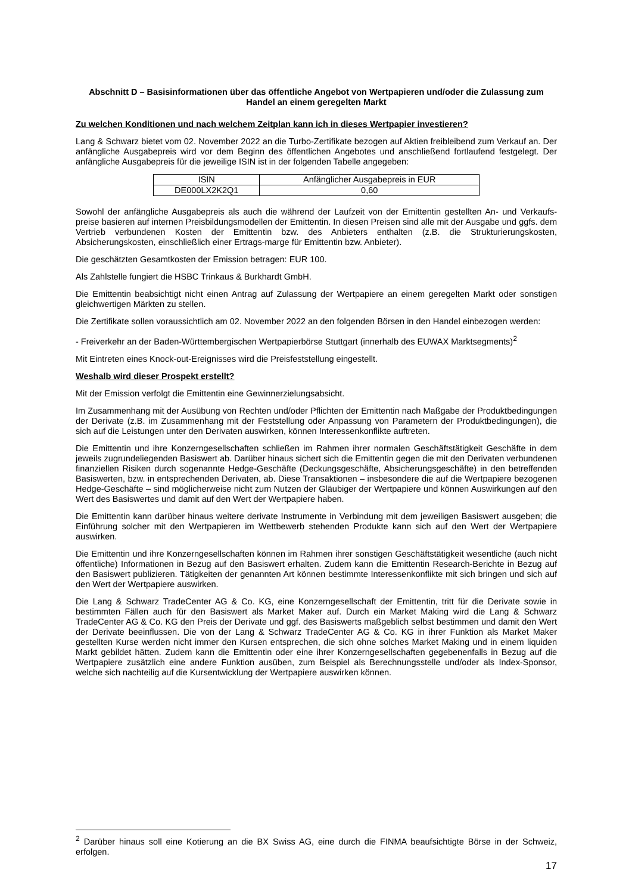Abschnitt D – Basisinformationen über das öffentliche Angebot von Wertpapieren und/oder die Zulassung zum Handel an einem geregelten Markt
Zu welchen Konditionen und nach welchem Zeitplan kann ich in dieses Wertpapier investieren?
Lang & Schwarz bietet vom 02. November 2022 an die Turbo-Zertifikate bezogen auf Aktien freibleibend zum Verkauf an. Der anfängliche Ausgabepreis wird vor dem Beginn des öffentlichen Angebotes und anschließend fortlaufend festgelegt. Der anfängliche Ausgabepreis für die jeweilige ISIN ist in der folgenden Tabelle angegeben:
| ISIN | Anfänglicher Ausgabepreis in EUR |
| --- | --- |
| DE000LX2K2Q1 | 0,60 |
Sowohl der anfängliche Ausgabepreis als auch die während der Laufzeit von der Emittentin gestellten An- und Verkaufs-preise basieren auf internen Preisbildungsmodellen der Emittentin. In diesen Preisen sind alle mit der Ausgabe und ggfs. dem Vertrieb verbundenen Kosten der Emittentin bzw. des Anbieters enthalten (z.B. die Strukturierungskosten, Absicherungskosten, einschließlich einer Ertrags-marge für Emittentin bzw. Anbieter).
Die geschätzten Gesamtkosten der Emission betragen: EUR 100.
Als Zahlstelle fungiert die HSBC Trinkaus & Burkhardt GmbH.
Die Emittentin beabsichtigt nicht einen Antrag auf Zulassung der Wertpapiere an einem geregelten Markt oder sonstigen gleichwertigen Märkten zu stellen.
Die Zertifikate sollen voraussichtlich am 02. November 2022 an den folgenden Börsen in den Handel einbezogen werden:
- Freiverkehr an der Baden-Württembergischen Wertpapierbörse Stuttgart (innerhalb des EUWAX Marktsegments)<sup>2</sup>
Mit Eintreten eines Knock-out-Ereignisses wird die Preisfeststellung eingestellt.
Weshalb wird dieser Prospekt erstellt?
Mit der Emission verfolgt die Emittentin eine Gewinnerzielungsabsicht.
Im Zusammenhang mit der Ausübung von Rechten und/oder Pflichten der Emittentin nach Maßgabe der Produktbedingungen der Derivate (z.B. im Zusammenhang mit der Feststellung oder Anpassung von Parametern der Produktbedingungen), die sich auf die Leistungen unter den Derivaten auswirken, können Interessenkonflikte auftreten.
Die Emittentin und ihre Konzerngesellschaften schließen im Rahmen ihrer normalen Geschäftstätigkeit Geschäfte in dem jeweils zugrundeliegenden Basiswert ab. Darüber hinaus sichert sich die Emittentin gegen die mit den Derivaten verbundenen finanziellen Risiken durch sogenannte Hedge-Geschäfte (Deckungsgeschäfte, Absicherungsgeschäfte) in den betreffenden Basiswerten, bzw. in entsprechenden Derivaten, ab. Diese Transaktionen – insbesondere die auf die Wertpapiere bezogenen Hedge-Geschäfte – sind möglicherweise nicht zum Nutzen der Gläubiger der Wertpapiere und können Auswirkungen auf den Wert des Basiswertes und damit auf den Wert der Wertpapiere haben.
Die Emittentin kann darüber hinaus weitere derivate Instrumente in Verbindung mit dem jeweiligen Basiswert ausgeben; die Einführung solcher mit den Wertpapieren im Wettbewerb stehenden Produkte kann sich auf den Wert der Wertpapiere auswirken.
Die Emittentin und ihre Konzerngesellschaften können im Rahmen ihrer sonstigen Geschäftstätigkeit wesentliche (auch nicht öffentliche) Informationen in Bezug auf den Basiswert erhalten. Zudem kann die Emittentin Research-Berichte in Bezug auf den Basiswert publizieren. Tätigkeiten der genannten Art können bestimmte Interessenkonflikte mit sich bringen und sich auf den Wert der Wertpapiere auswirken.
Die Lang & Schwarz TradeCenter AG & Co. KG, eine Konzerngesellschaft der Emittentin, tritt für die Derivate sowie in bestimmten Fällen auch für den Basiswert als Market Maker auf. Durch ein Market Making wird die Lang & Schwarz TradeCenter AG & Co. KG den Preis der Derivate und ggf. des Basiswerts maßgeblich selbst bestimmen und damit den Wert der Derivate beeinflussen. Die von der Lang & Schwarz TradeCenter AG & Co. KG in ihrer Funktion als Market Maker gestellten Kurse werden nicht immer den Kursen entsprechen, die sich ohne solches Market Making und in einem liquiden Markt gebildet hätten. Zudem kann die Emittentin oder eine ihrer Konzerngesellschaften gegebenenfalls in Bezug auf die Wertpapiere zusätzlich eine andere Funktion ausüben, zum Beispiel als Berechnungsstelle und/oder als Index-Sponsor, welche sich nachteilig auf die Kursentwicklung der Wertpapiere auswirken können.
<sup>2</sup> Darüber hinaus soll eine Kotierung an die BX Swiss AG, eine durch die FINMA beaufsichtigte Börse in der Schweiz, erfolgen.
17